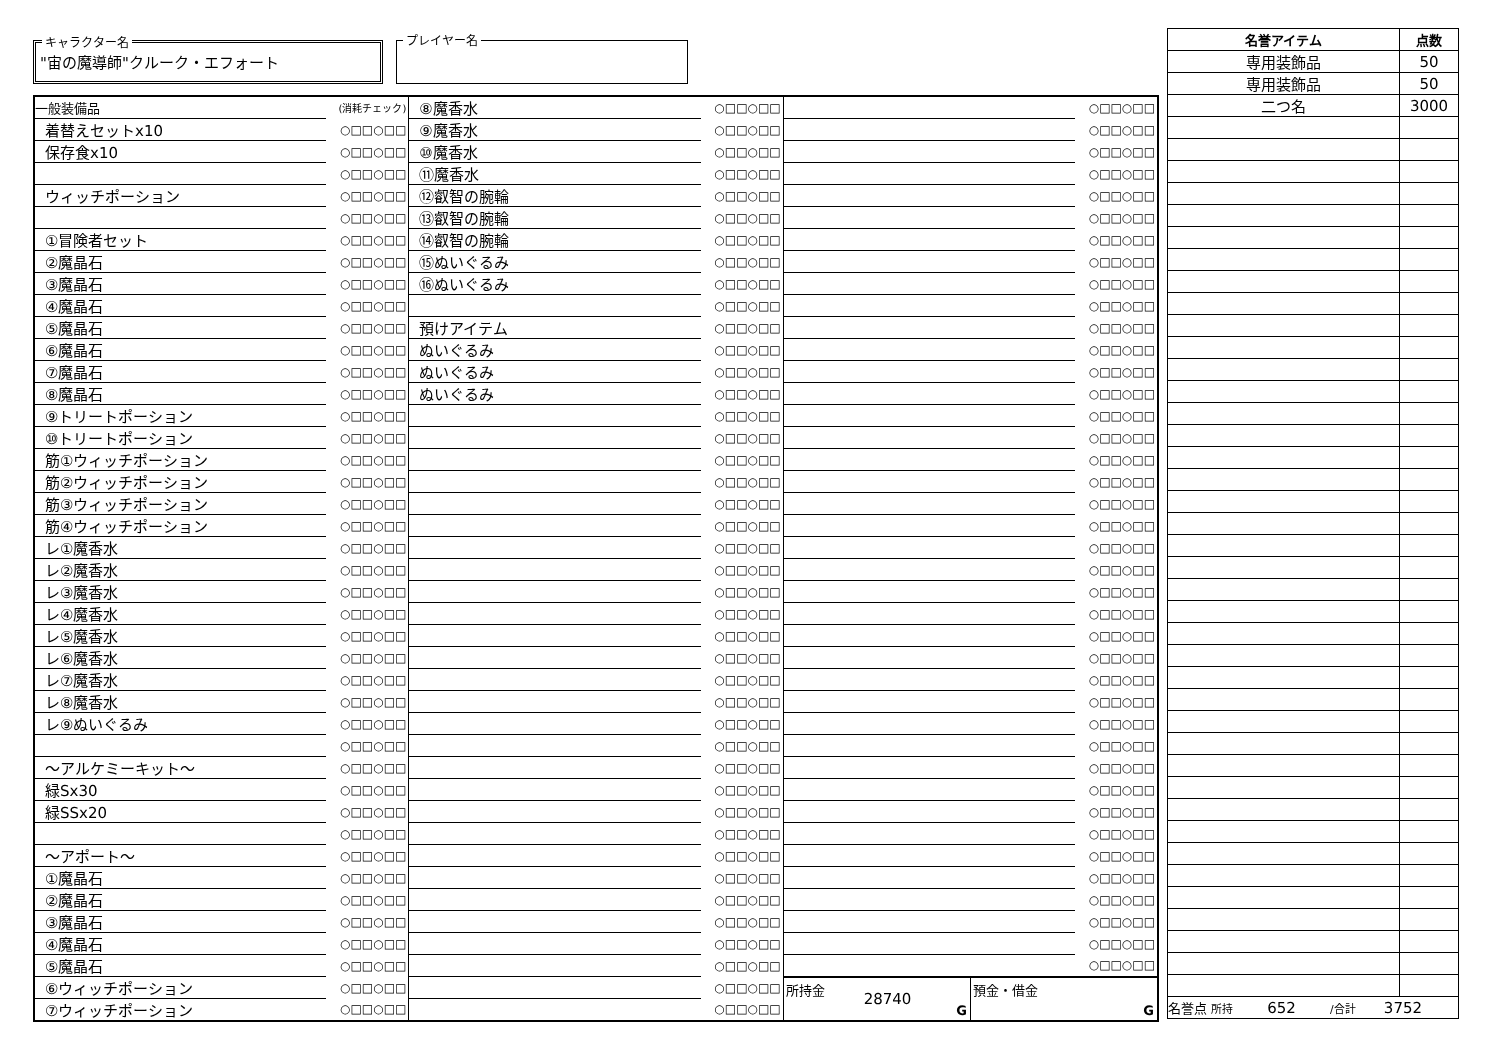キャラクター名
"宙の魔導師"クルーク・エフォート
プレイヤー名
| 一般装備品 | (消耗チェック) |
| 着替えセットx10 | ○□□○□□ |
| 保存食x10 | ○□□○□□ |
| | ○□□○□□ |
| ウィッチポーション | ○□□○□□ |
| | ○□□○□□ |
| ①冒険者セット | ○□□○□□ |
| ②魔晶石 | ○□□○□□ |
| ③魔晶石 | ○□□○□□ |
| ④魔晶石 | ○□□○□□ |
| ⑤魔晶石 | ○□□○□□ |
| ⑥魔晶石 | ○□□○□□ |
| ⑦魔晶石 | ○□□○□□ |
| ⑧魔晶石 | ○□□○□□ |
| ⑨トリートポーション | ○□□○□□ |
| ⑩トリートポーション | ○□□○□□ |
| 筋①ウィッチポーション | ○□□○□□ |
| 筋②ウィッチポーション | ○□□○□□ |
| 筋③ウィッチポーション | ○□□○□□ |
| 筋④ウィッチポーション | ○□□○□□ |
| レ①魔香水 | ○□□○□□ |
| レ②魔香水 | ○□□○□□ |
| レ③魔香水 | ○□□○□□ |
| レ④魔香水 | ○□□○□□ |
| レ⑤魔香水 | ○□□○□□ |
| レ⑥魔香水 | ○□□○□□ |
| レ⑦魔香水 | ○□□○□□ |
| レ⑧魔香水 | ○□□○□□ |
| レ⑨ぬいぐるみ | ○□□○□□ |
| | ○□□○□□ |
| ～アルケミーキット～ | ○□□○□□ |
| 緑Sx30 | ○□□○□□ |
| 緑SSx20 | ○□□○□□ |
| | ○□□○□□ |
| ～アポート～ | ○□□○□□ |
| ①魔晶石 | ○□□○□□ |
| ②魔晶石 | ○□□○□□ |
| ③魔晶石 | ○□□○□□ |
| ④魔晶石 | ○□□○□□ |
| ⑤魔晶石 | ○□□○□□ |
| ⑥ウィッチポーション | ○□□○□□ |
| ⑦ウィッチポーション | ○□□○□□ |
| ⑧魔香水 | ○□□○□□ |
| ⑨魔香水 | ○□□○□□ |
| ⑩魔香水 | ○□□○□□ |
| ⑪魔香水 | ○□□○□□ |
| ⑫叡智の腕輪 | ○□□○□□ |
| ⑬叡智の腕輪 | ○□□○□□ |
| ⑭叡智の腕輪 | ○□□○□□ |
| ⑮ぬいぐるみ | ○□□○□□ |
| ⑯ぬいぐるみ | ○□□○□□ |
| | ○□□○□□ |
| 預けアイテム | ○□□○□□ |
| ぬいぐるみ | ○□□○□□ |
| ぬいぐるみ | ○□□○□□ |
| ぬいぐるみ | ○□□○□□ |
| | ○□□○□□ |
| | ○□□○□□ |
| | ○□□○□□ |
| | ○□□○□□ |
| | ○□□○□□ |
| | ○□□○□□ |
| | ○□□○□□ |
| | ○□□○□□ |
| | ○□□○□□ |
| | ○□□○□□ |
| | ○□□○□□ |
| | ○□□○□□ |
| | ○□□○□□ |
| | ○□□○□□ |
| | ○□□○□□ |
| | ○□□○□□ |
| | ○□□○□□ |
| | ○□□○□□ |
| | ○□□○□□ |
| | ○□□○□□ |
| | ○□□○□□ |
| | ○□□○□□ |
| | ○□□○□□ |
| | ○□□○□□ |
| | ○□□○□□ |
| | ○□□○□□ |
| | ○□□○□□ |
| | ○□□○□□ |
| | ○□□○□□ |
| | ○□□○□□ |
| | ○□□○□□ |
| | ○□□○□□ |
| | ○□□○□□ |
| | ○□□○□□ |
| | ○□□○□□ |
| | ○□□○□□ |
| | ○□□○□□ |
| | ○□□○□□ |
| | ○□□○□□ |
| | ○□□○□□ |
| | ○□□○□□ |
| | ○□□○□□ |
| | ○□□○□□ |
| | ○□□○□□ |
| | ○□□○□□ |
| | ○□□○□□ |
| | ○□□○□□ |
| | ○□□○□□ |
| | ○□□○□□ |
| | ○□□○□□ |
| | ○□□○□□ |
| | ○□□○□□ |
| | ○□□○□□ |
| | ○□□○□□ |
| | ○□□○□□ |
| | ○□□○□□ |
| | ○□□○□□ |
| | ○□□○□□ |
| | ○□□○□□ |
| | ○□□○□□ |
| | ○□□○□□ |
| | ○□□○□□ |
| | ○□□○□□ |
| | ○□□○□□ |
| | ○□□○□□ |
| | ○□□○□□ |
| | ○□□○□□ |
| | ○□□○□□ |
所持金
28740
G
預金・借金
G
| 名誉アイテム | 点数 |
| --- | --- |
| 専用装飾品 | 50 |
| 専用装飾品 | 50 |
| 二つ名 | 3000 |
| 名誉点 所持 652 /合計 3752 | |